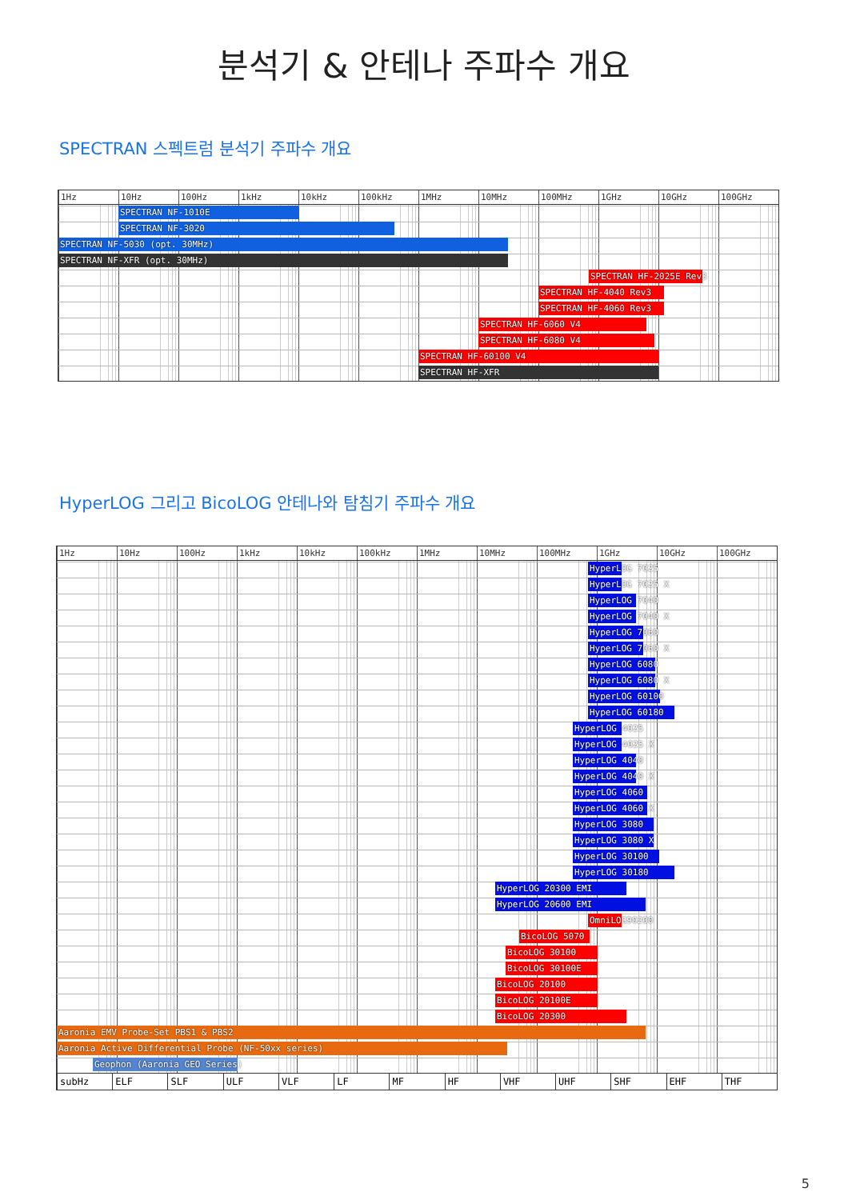분석기 & 안테나 주파수 개요
SPECTRAN 스펙트럼 분석기 주파수 개요
1Hz 10Hz 100Hz 1kHz 10kHz 100kHz 1MHz 10MHz 100MHz 1GHz 10GHz 100GHz
SPECTRAN NF-1010E
SPECTRAN NF-3020
SPECTRAN NF-5030 (opt. 30MHz)
SPECTRAN NF-XFR (opt. 30MHz)
SPECTRAN HF-2025E Rev3
SPECTRAN HF-4040 Rev3
SPECTRAN HF-4060 Rev3
SPECTRAN HF-6060 V4
SPECTRAN HF-6080 V4
SPECTRAN HF-60100 V4
SPECTRAN HF-XFR
HyperLOG 그리고 BicoLOG 안테나와 탐침기 주파수 개요
1Hz 10Hz 100Hz 1kHz 10kHz 100kHz 1MHz 10MHz 100MHz 1GHz 10GHz 100GHz
HyperLOG 7025
HyperLOG 7025 X
HyperLOG 7040
HyperLOG 7040 X
HyperLOG 7060
HyperLOG 7060 X
HyperLOG 6080
HyperLOG 6080 X
HyperLOG 60100
HyperLOG 60180
HyperLOG 4025
HyperLOG 4025 X
HyperLOG 4040
HyperLOG 4040 X
HyperLOG 4060
HyperLOG 4060 X
HyperLOG 3080
HyperLOG 3080 X
HyperLOG 30100
HyperLOG 30180
HyperLOG 20300 EMI
HyperLOG 20600 EMI
OmniLOG90200
BicoLOG 5070
BicoLOG 30100
BicoLOG 30100E
BicoLOG 20100
BicoLOG 20100E
BicoLOG 20300
Aaronia EMV Probe-Set PBS1 & PBS2
Aaronia Active Differential Probe (NF-50xx series)
Geophon (Aaronia GEO Series)
subHz ELF SLF ULF VLF LF MF HF VHF UHF SHF EHF THF
5